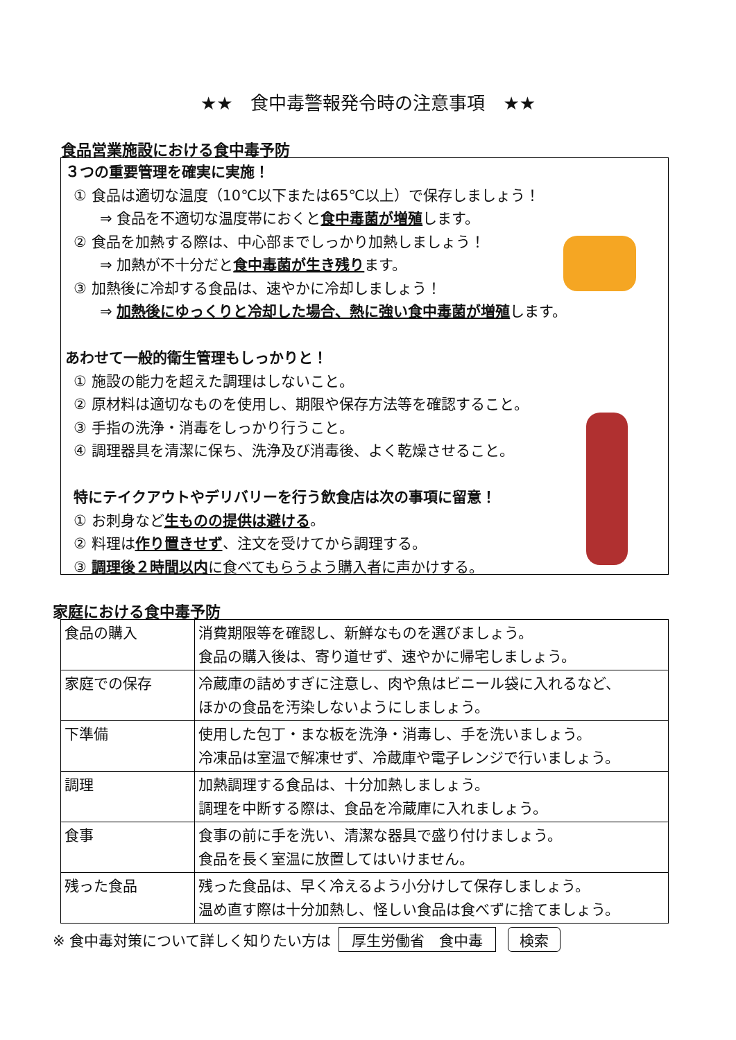★★　食中毒警報発令時の注意事項　★★
食品営業施設における食中毒予防
３つの重要管理を確実に実施！
① 食品は適切な温度（10℃以下または65℃以上）で保存しましょう！
⇒ 食品を不適切な温度帯におくと食中毒菌が増殖します。
② 食品を加熱する際は、中心部までしっかり加熱しましょう！
⇒ 加熱が不十分だと食中毒菌が生き残ります。
③ 加熱後に冷却する食品は、速やかに冷却しましょう！
⇒ 加熱後にゆっくりと冷却した場合、熱に強い食中毒菌が増殖します。
あわせて一般的衛生管理もしっかりと！
① 施設の能力を超えた調理はしないこと。
② 原材料は適切なものを使用し、期限や保存方法等を確認すること。
③ 手指の洗浄・消毒をしっかり行うこと。
④ 調理器具を清潔に保ち、洗浄及び消毒後、よく乾燥させること。
特にテイクアウトやデリバリーを行う飲食店は次の事項に留意！
① お刺身など生ものの提供は避ける。
② 料理は作り置きせず、注文を受けてから調理する。
③ 調理後２時間以内に食べてもらうよう購入者に声かけする。
家庭における食中毒予防
| 食品の購入 | 消費期限等を確認し、新鮮なものを選びましょう。 食品の購入後は、寄り道せず、速やかに帰宅しましょう。 |
| 家庭での保存 | 冷蔵庫の詰めすぎに注意し、肉や魚はビニール袋に入れるなど、 ほかの食品を汚染しないようにしましょう。 |
| 下準備 | 使用した包丁・まな板を洗浄・消毒し、手を洗いましょう。 冷凍品は室温で解凍せず、冷蔵庫や電子レンジで行いましょう。 |
| 調理 | 加熱調理する食品は、十分加熱しましょう。 調理を中断する際は、食品を冷蔵庫に入れましょう。 |
| 食事 | 食事の前に手を洗い、清潔な器具で盛り付けましょう。 食品を長く室温に放置してはいけません。 |
| 残った食品 | 残った食品は、早く冷えるよう小分けして保存しましょう。 温め直す際は十分加熱し、怪しい食品は食べずに捨てましょう。 |
※ 食中毒対策について詳しく知りたい方は 厚生労働省　食中毒 検索